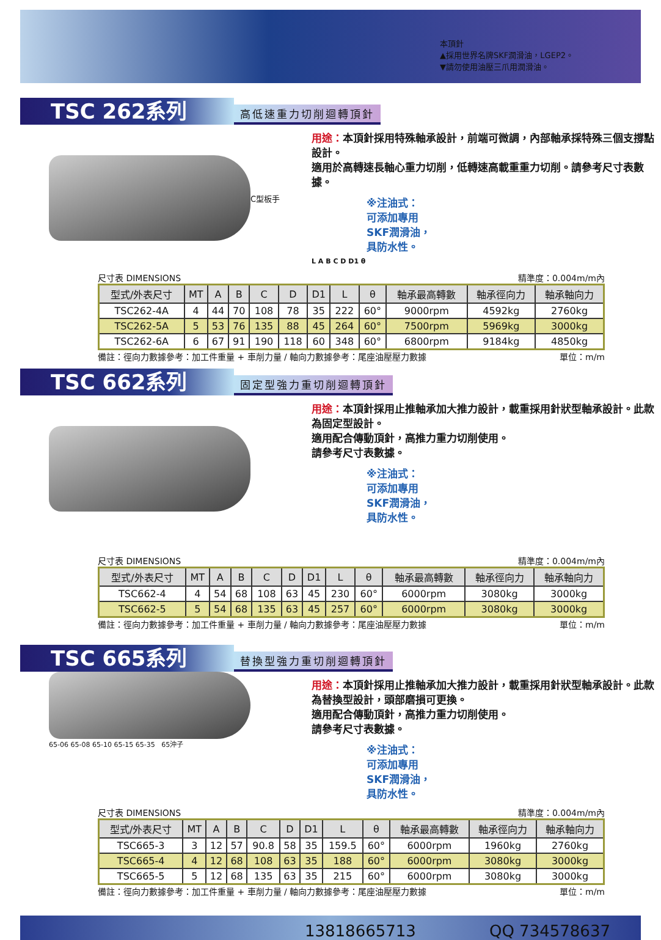本頂針
▲採用世界名牌SKF潤滑油，LGEP2。
▼請勿使用油壓三爪用潤滑油。
TSC 262系列
高低速重力切削迴轉頂針
C型板手
用途：本頂針採用特殊軸承設計，前端可微調，內部軸承採特殊三個支撐點設計。
適用於高轉速長軸心重力切削，低轉速高載重重力切削。請參考尺寸表數據。
※注油式：
可添加專用
SKF潤滑油，
具防水性。
L A B C D D1 θ
尺寸表 DIMENSIONS 精準度：0.004m/m內
| 型式/外表尺寸 | MT | A | B | C | D | D1 | L | θ | 軸承最高轉數 | 軸承徑向力 | 軸承軸向力 |
| --- | --- | --- | --- | --- | --- | --- | --- | --- | --- | --- | --- |
| TSC262-4A | 4 | 44 | 70 | 108 | 78 | 35 | 222 | 60° | 9000rpm | 4592kg | 2760kg |
| TSC262-5A | 5 | 53 | 76 | 135 | 88 | 45 | 264 | 60° | 7500rpm | 5969kg | 3000kg |
| TSC262-6A | 6 | 67 | 91 | 190 | 118 | 60 | 348 | 60° | 6800rpm | 9184kg | 4850kg |
備註：徑向力數據參考：加工件重量 + 車削力量 / 軸向力數據參考：尾座油壓壓力數據 單位：m/m
TSC 662系列
固定型強力重切削迴轉頂針
用途：本頂針採用止推軸承加大推力設計，載重採用針狀型軸承設計。此款為固定型設計。
適用配合傳動頂針，高推力重力切削使用。
請參考尺寸表數據。
※注油式：
可添加專用
SKF潤滑油，
具防水性。
尺寸表 DIMENSIONS 精準度：0.004m/m內
| 型式/外表尺寸 | MT | A | B | C | D | D1 | L | θ | 軸承最高轉數 | 軸承徑向力 | 軸承軸向力 |
| --- | --- | --- | --- | --- | --- | --- | --- | --- | --- | --- | --- |
| TSC662-4 | 4 | 54 | 68 | 108 | 63 | 45 | 230 | 60° | 6000rpm | 3080kg | 3000kg |
| TSC662-5 | 5 | 54 | 68 | 135 | 63 | 45 | 257 | 60° | 6000rpm | 3080kg | 3000kg |
備註：徑向力數據參考：加工件重量 + 車削力量 / 軸向力數據參考：尾座油壓壓力數據 單位：m/m
TSC 665系列
替換型強力重切削迴轉頂針
65-06 65-08 65-10 65-15 65-35 65沖子
用途：本頂針採用止推軸承加大推力設計，載重採用針狀型軸承設計。此款為替換型設計，頭部磨損可更換。
適用配合傳動頂針，高推力重力切削使用。
請參考尺寸表數據。
※注油式：
可添加專用
SKF潤滑油，
具防水性。
尺寸表 DIMENSIONS 精準度：0.004m/m內
| 型式/外表尺寸 | MT | A | B | C | D | D1 | L | θ | 軸承最高轉數 | 軸承徑向力 | 軸承軸向力 |
| --- | --- | --- | --- | --- | --- | --- | --- | --- | --- | --- | --- |
| TSC665-3 | 3 | 12 | 57 | 90.8 | 58 | 35 | 159.5 | 60° | 6000rpm | 1960kg | 2760kg |
| TSC665-4 | 4 | 12 | 68 | 108 | 63 | 35 | 188 | 60° | 6000rpm | 3080kg | 3000kg |
| TSC665-5 | 5 | 12 | 68 | 135 | 63 | 35 | 215 | 60° | 6000rpm | 3080kg | 3000kg |
備註：徑向力數據參考：加工件重量 + 車削力量 / 軸向力數據參考：尾座油壓壓力數據 單位：m/m
13818665713 QQ 734578637